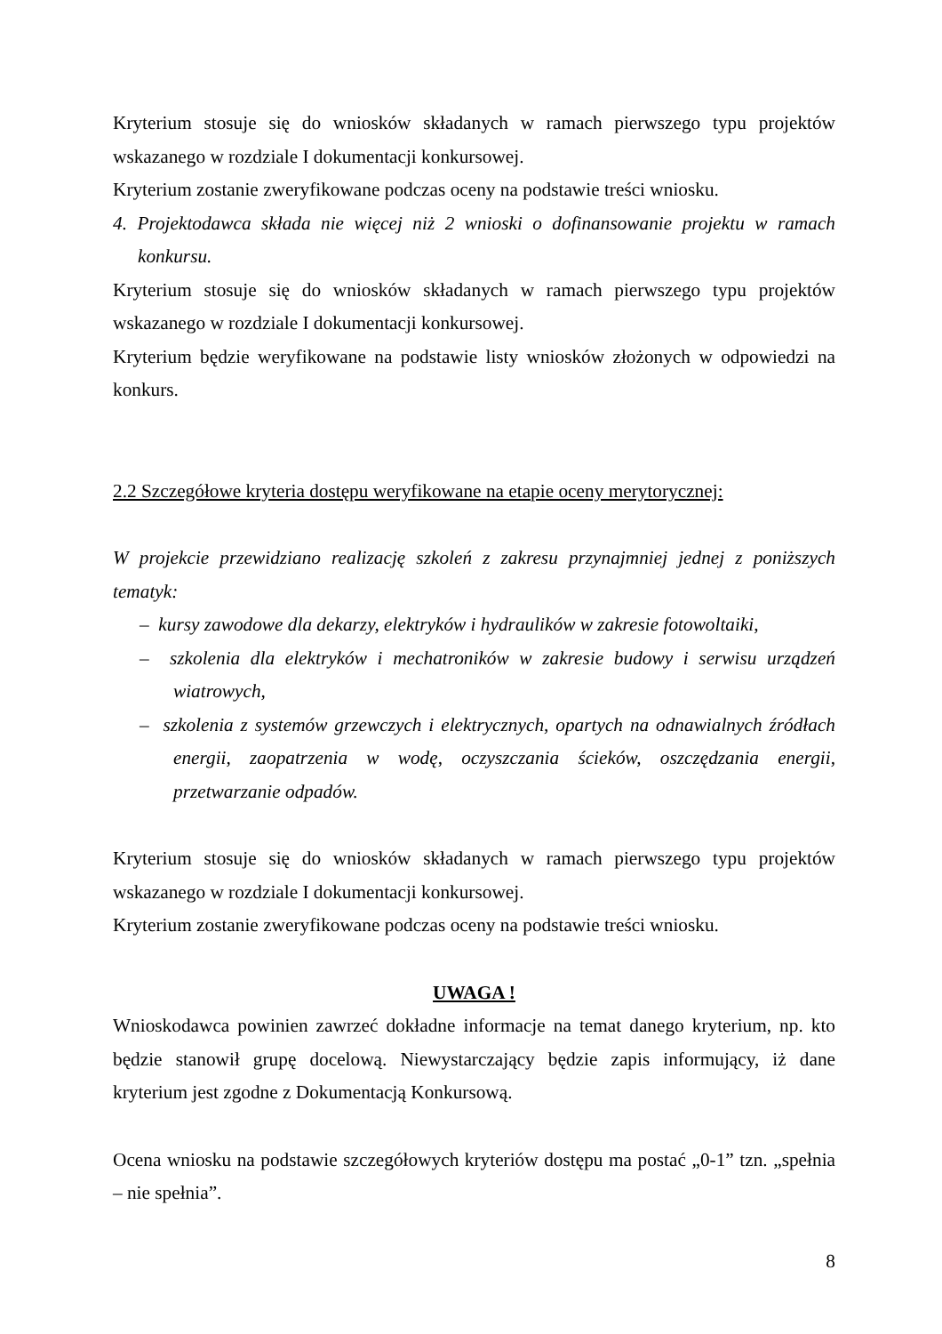Kryterium stosuje się do wniosków składanych w ramach pierwszego typu projektów wskazanego w rozdziale I dokumentacji konkursowej.
Kryterium zostanie zweryfikowane podczas oceny na podstawie treści wniosku.
4. Projektodawca składa nie więcej niż 2 wnioski o dofinansowanie projektu w ramach konkursu.
Kryterium stosuje się do wniosków składanych w ramach pierwszego typu projektów wskazanego w rozdziale I dokumentacji konkursowej.
Kryterium będzie weryfikowane na podstawie listy wniosków złożonych w odpowiedzi na konkurs.
2.2 Szczegółowe kryteria dostępu weryfikowane na etapie oceny merytorycznej:
W projekcie przewidziano realizację szkoleń z zakresu przynajmniej jednej z poniższych tematyk:
– kursy zawodowe dla dekarzy, elektryków i hydraulików w zakresie fotowoltaiki,
– szkolenia dla elektryków i mechatroników w zakresie budowy i serwisu urządzeń wiatrowych,
– szkolenia z systemów grzewczych i elektrycznych, opartych na odnawialnych źródłach energii, zaopatrzenia w wodę, oczyszczania ścieków, oszczędzania energii, przetwarzanie odpadów.
Kryterium stosuje się do wniosków składanych w ramach pierwszego typu projektów wskazanego w rozdziale I dokumentacji konkursowej.
Kryterium zostanie zweryfikowane podczas oceny na podstawie treści wniosku.
UWAGA !
Wnioskodawca powinien zawrzeć dokładne informacje na temat danego kryterium, np. kto będzie stanowił grupę docelową. Niewystarczający będzie zapis informujący, iż dane kryterium jest zgodne z Dokumentacją Konkursową.
Ocena wniosku na podstawie szczegółowych kryteriów dostępu ma postać „0-1” tzn. „spełnia – nie spełnia”.
8